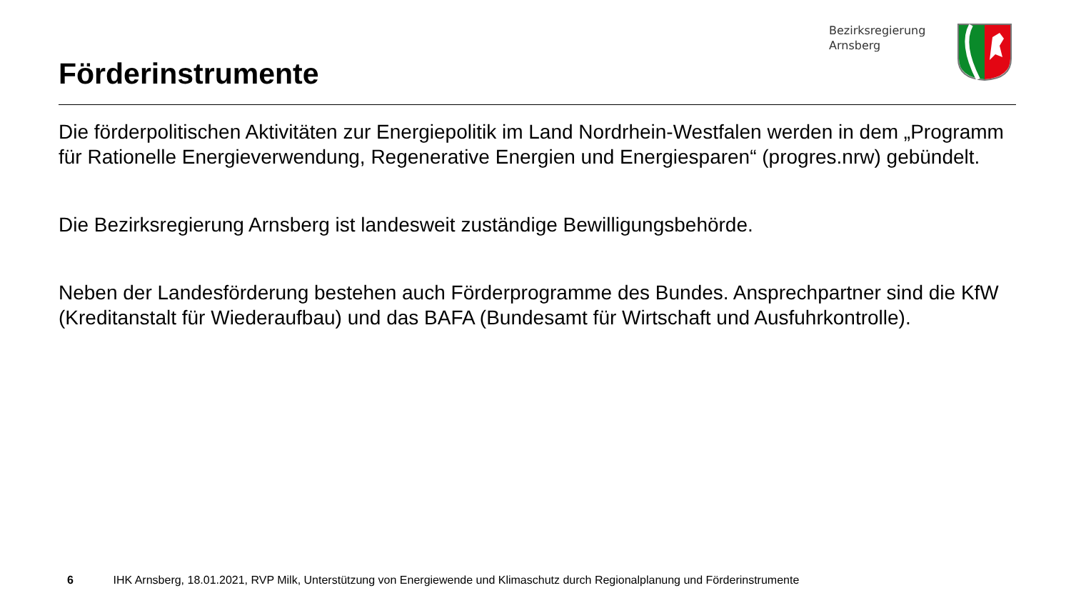Förderinstrumente
Bezirksregierung
Arnsberg
Die förderpolitischen Aktivitäten zur Energiepolitik im Land Nordrhein-Westfalen werden in dem „Programm für Rationelle Energieverwendung, Regenerative Energien und Energiesparen“ (progres.nrw) gebündelt.
Die Bezirksregierung Arnsberg ist landesweit zuständige Bewilligungsbehörde.
Neben der Landesförderung bestehen auch Förderprogramme des Bundes. Ansprechpartner sind die KfW (Kreditanstalt für Wiederaufbau) und das BAFA (Bundesamt für Wirtschaft und Ausfuhrkontrolle).
6 IHK Arnsberg, 18.01.2021, RVP Milk, Unterstützung von Energiewende und Klimaschutz durch Regionalplanung und Förderinstrumente